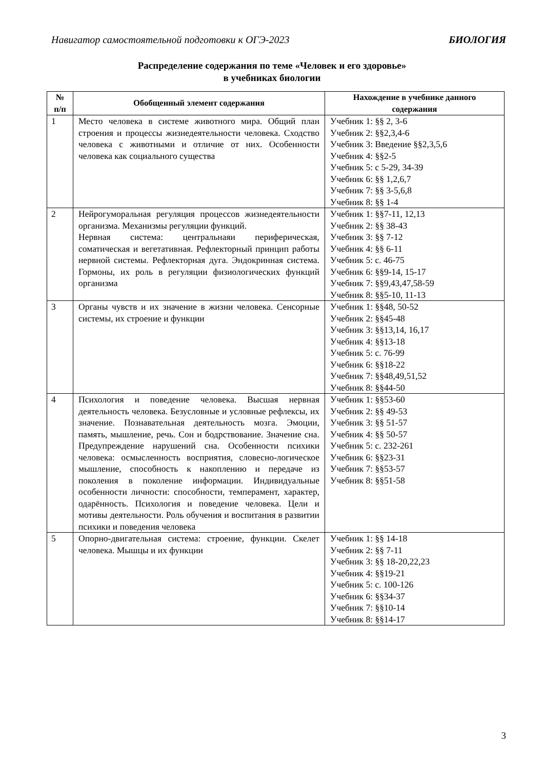Навигатор самостоятельной подготовки к ОГЭ-2023 БИОЛОГИЯ
Распределение содержания по теме «Человек и его здоровье»
в учебниках биологии
| № п/п | Обобщенный элемент содержания | Нахождение в учебнике данного содержания |
| --- | --- | --- |
| 1 | Место человека в системе животного мира. Общий план строения и процессы жизнедеятельности человека. Сходство человека с животными и отличие от них. Особенности человека как социального существа | Учебник 1: §§ 2, 3-6 Учебник 2: §§2,3,4-6 Учебник 3: Введение §§2,3,5,6 Учебник 4: §§2-5 Учебник 5: с 5-29, 34-39 Учебник 6: §§ 1,2,6,7 Учебник 7: §§ 3-5,6,8 Учебник 8: §§ 1-4 |
| 2 | Нейрогуморальная регуляция процессов жизнедеятельности организма. Механизмы регуляции функций. Нервная система: центральнаяи периферическая, соматическая и вегетативная. Рефлекторный принцип работы нервной системы. Рефлекторная дуга. Эндокринная система. Гормоны, их роль в регуляции физиологических функций организма | Учебник 1: §§7-11, 12,13 Учебник 2: §§ 38-43 Учебник 3: §§ 7-12 Учебник 4: §§ 6-11 Учебник 5: с. 46-75 Учебник 6: §§9-14, 15-17 Учебник 7: §§9,43,47,58-59 Учебник 8: §§5-10, 11-13 |
| 3 | Органы чувств и их значение в жизни человека. Сенсорные системы, их строение и функции | Учебник 1: §§48, 50-52 Учебник 2: §§45-48 Учебник 3: §§13,14, 16,17 Учебник 4: §§13-18 Учебник 5: с. 76-99 Учебник 6: §§18-22 Учебник 7: §§48,49,51,52 Учебник 8: §§44-50 |
| 4 | Психология и поведение человека. Высшая нервная деятельность человека. Безусловные и условные рефлексы, их значение. Познавательная деятельность мозга. Эмоции, память, мышление, речь. Сон и бодрствование. Значение сна. Предупреждение нарушений сна. Особенности психики человека: осмысленность восприятия, словесно-логическое мышление, способность к накоплению и передаче из поколения в поколение информации. Индивидуальные особенности личности: способности, темперамент, характер, одарённость. Психология и поведение человека. Цели и мотивы деятельности. Роль обучения и воспитания в развитии психики и поведения человека | Учебник 1: §§53-60 Учебник 2: §§ 49-53 Учебник 3: §§ 51-57 Учебник 4: §§ 50-57 Учебник 5: с. 232-261 Учебник 6: §§23-31 Учебник 7: §§53-57 Учебник 8: §§51-58 |
| 5 | Опорно-двигательная система: строение, функции. Скелет человека. Мышцы и их функции | Учебник 1: §§ 14-18 Учебник 2: §§ 7-11 Учебник 3: §§ 18-20,22,23 Учебник 4: §§19-21 Учебник 5: с. 100-126 Учебник 6: §§34-37 Учебник 7: §§10-14 Учебник 8: §§14-17 |
3